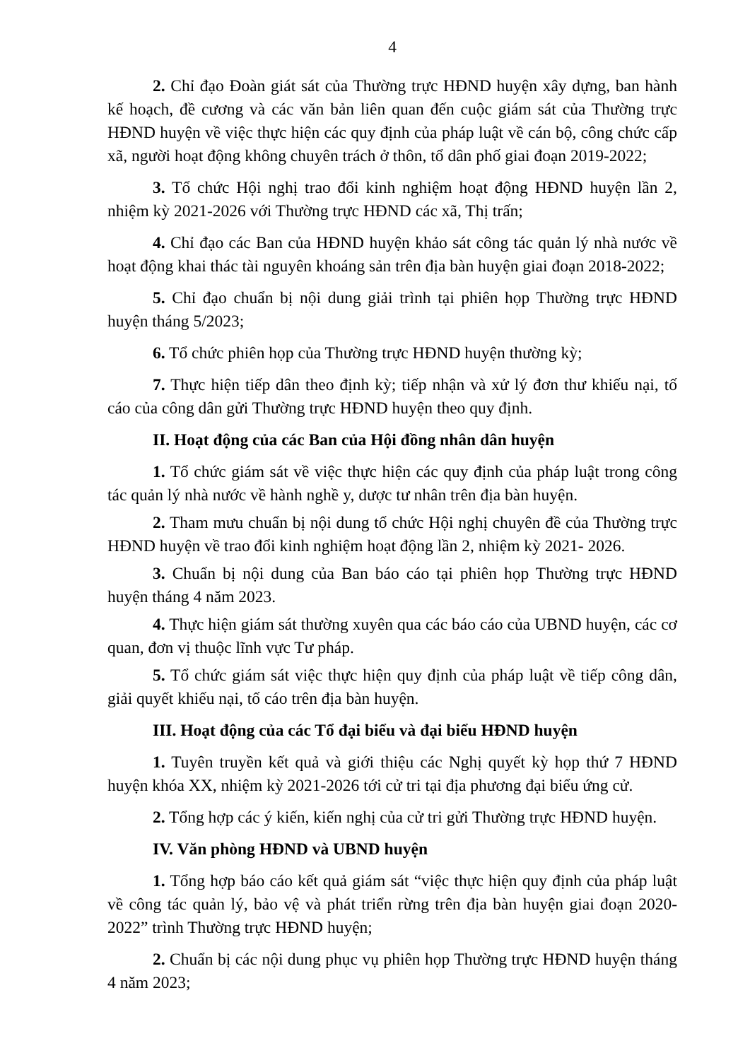4
2. Chỉ đạo Đoàn giát sát của Thường trực HĐND huyện xây dựng, ban hành kế hoạch, đề cương và các văn bản liên quan đến cuộc giám sát của Thường trực HĐND huyện về việc thực hiện các quy định của pháp luật về cán bộ, công chức cấp xã, người hoạt động không chuyên trách ở thôn, tổ dân phố giai đoạn 2019-2022;
3. Tổ chức Hội nghị trao đổi kinh nghiệm hoạt động HĐND huyện lần 2, nhiệm kỳ 2021-2026 với Thường trực HĐND các xã, Thị trấn;
4. Chỉ đạo các Ban của HĐND huyện khảo sát công tác quản lý nhà nước về hoạt động khai thác tài nguyên khoáng sản trên địa bàn huyện giai đoạn 2018-2022;
5. Chỉ đạo chuẩn bị nội dung giải trình tại phiên họp Thường trực HĐND huyện tháng 5/2023;
6. Tổ chức phiên họp của Thường trực HĐND huyện thường kỳ;
7. Thực hiện tiếp dân theo định kỳ; tiếp nhận và xử lý đơn thư khiếu nại, tố cáo của công dân gửi Thường trực HĐND huyện theo quy định.
II. Hoạt động của các Ban của Hội đồng nhân dân huyện
1. Tổ chức giám sát về việc thực hiện các quy định của pháp luật trong công tác quản lý nhà nước về hành nghề y, dược tư nhân trên địa bàn huyện.
2. Tham mưu chuẩn bị nội dung tổ chức Hội nghị chuyên đề của Thường trực HĐND huyện về trao đổi kinh nghiệm hoạt động lần 2, nhiệm kỳ 2021- 2026.
3. Chuẩn bị nội dung của Ban báo cáo tại phiên họp Thường trực HĐND huyện tháng 4 năm 2023.
4. Thực hiện giám sát thường xuyên qua các báo cáo của UBND huyện, các cơ quan, đơn vị thuộc lĩnh vực Tư pháp.
5. Tổ chức giám sát việc thực hiện quy định của pháp luật về tiếp công dân, giải quyết khiếu nại, tố cáo trên địa bàn huyện.
III. Hoạt động của các Tổ đại biểu và đại biểu HĐND huyện
1. Tuyên truyền kết quả và giới thiệu các Nghị quyết kỳ họp thứ 7 HĐND huyện khóa XX, nhiệm kỳ 2021-2026 tới cử tri tại địa phương đại biểu ứng cử.
2. Tổng hợp các ý kiến, kiến nghị của cử tri gửi Thường trực HĐND huyện.
IV. Văn phòng HĐND và UBND huyện
1. Tổng hợp báo cáo kết quả giám sát “việc thực hiện quy định của pháp luật về công tác quản lý, bảo vệ và phát triển rừng trên địa bàn huyện giai đoạn 2020- 2022” trình Thường trực HĐND huyện;
2. Chuẩn bị các nội dung phục vụ phiên họp Thường trực HĐND huyện tháng 4 năm 2023;